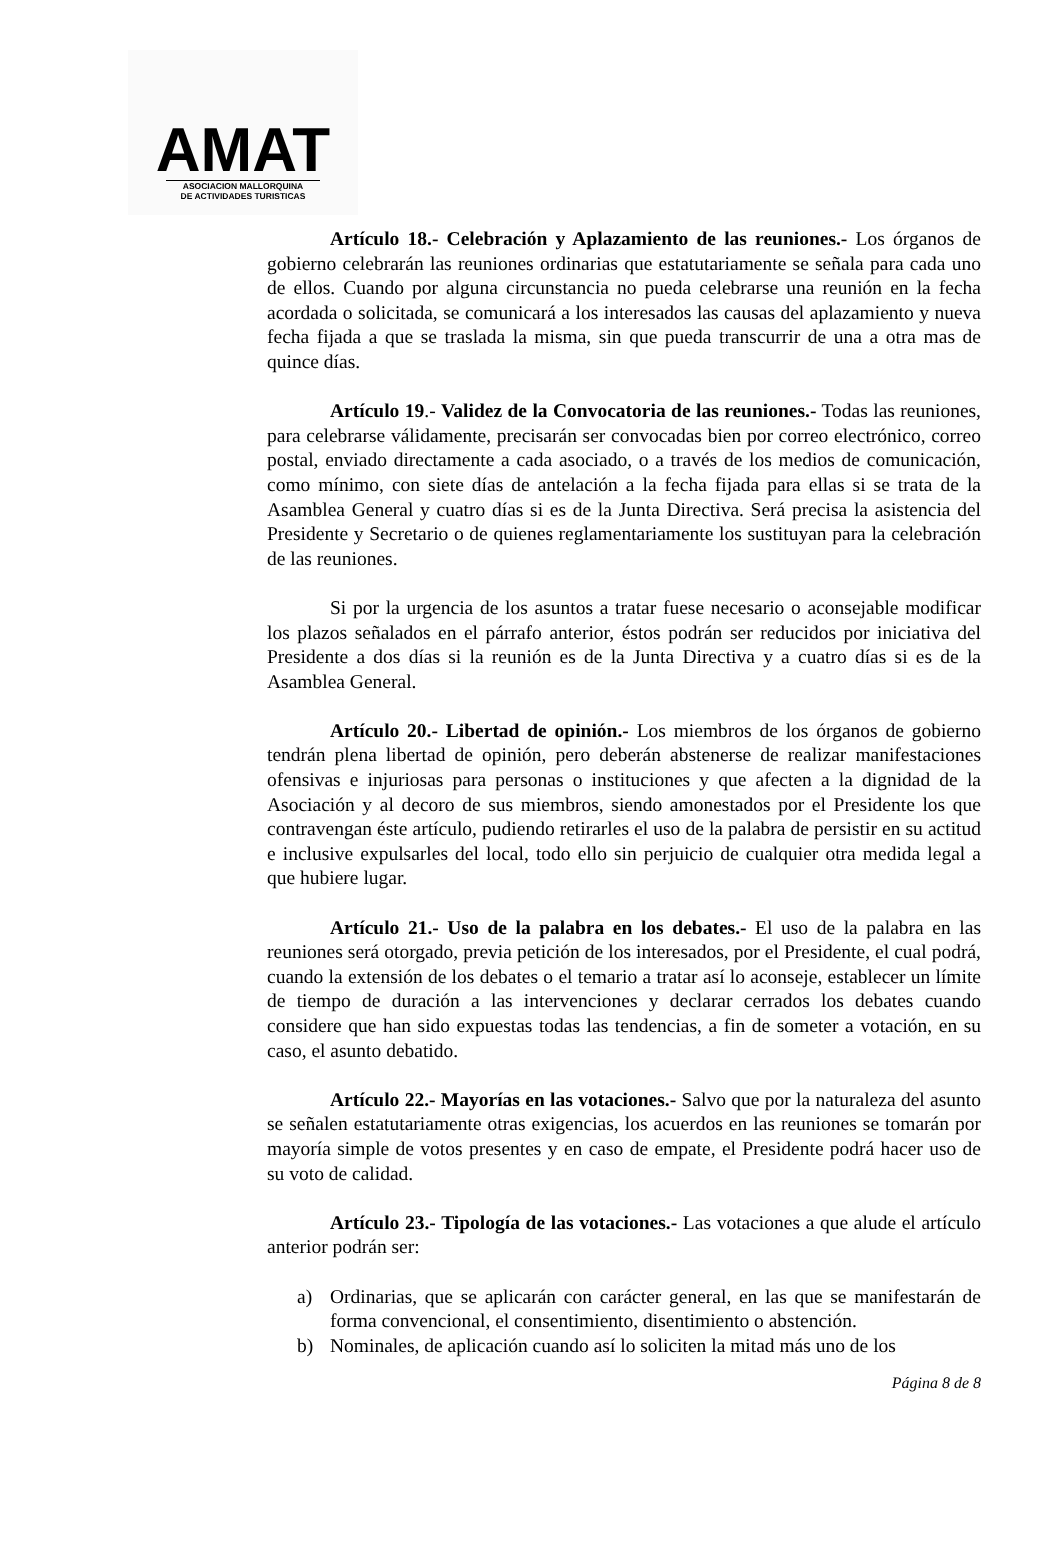AMAT
ASOCIACION MALLORQUINA
DE ACTIVIDADES TURISTICAS
Artículo 18.- Celebración y Aplazamiento de las reuniones.- Los órganos de gobierno celebrarán las reuniones ordinarias que estatutariamente se señala para cada uno de ellos. Cuando por alguna circunstancia no pueda celebrarse una reunión en la fecha acordada o solicitada, se comunicará a los interesados las causas del aplazamiento y nueva fecha fijada a que se traslada la misma, sin que pueda transcurrir de una a otra mas de quince días.
Artículo 19.- Validez de la Convocatoria de las reuniones.- Todas las reuniones, para celebrarse válidamente, precisarán ser convocadas bien por correo electrónico, correo postal, enviado directamente a cada asociado, o a través de los medios de comunicación, como mínimo, con siete días de antelación a la fecha fijada para ellas si se trata de la Asamblea General y cuatro días si es de la Junta Directiva. Será precisa la asistencia del Presidente y Secretario o de quienes reglamentariamente los sustituyan para la celebración de las reuniones.
Si por la urgencia de los asuntos a tratar fuese necesario o aconsejable modificar los plazos señalados en el párrafo anterior, éstos podrán ser reducidos por iniciativa del Presidente a dos días si la reunión es de la Junta Directiva y a cuatro días si es de la Asamblea General.
Artículo 20.- Libertad de opinión.- Los miembros de los órganos de gobierno tendrán plena libertad de opinión, pero deberán abstenerse de realizar manifestaciones ofensivas e injuriosas para personas o instituciones y que afecten a la dignidad de la Asociación y al decoro de sus miembros, siendo amonestados por el Presidente los que contravengan éste artículo, pudiendo retirarles el uso de la palabra de persistir en su actitud e inclusive expulsarles del local, todo ello sin perjuicio de cualquier otra medida legal a que hubiere lugar.
Artículo 21.- Uso de la palabra en los debates.- El uso de la palabra en las reuniones será otorgado, previa petición de los interesados, por el Presidente, el cual podrá, cuando la extensión de los debates o el temario a tratar así lo aconseje, establecer un límite de tiempo de duración a las intervenciones y declarar cerrados los debates cuando considere que han sido expuestas todas las tendencias, a fin de someter a votación, en su caso, el asunto debatido.
Artículo 22.- Mayorías en las votaciones.- Salvo que por la naturaleza del asunto se señalen estatutariamente otras exigencias, los acuerdos en las reuniones se tomarán por mayoría simple de votos presentes y en caso de empate, el Presidente podrá hacer uso de su voto de calidad.
Artículo 23.- Tipología de las votaciones.- Las votaciones a que alude el artículo anterior podrán ser:
a) Ordinarias, que se aplicarán con carácter general, en las que se manifestarán de forma convencional, el consentimiento, disentimiento o abstención.
b) Nominales, de aplicación cuando así lo soliciten la mitad más uno de los
Página 8 de 8